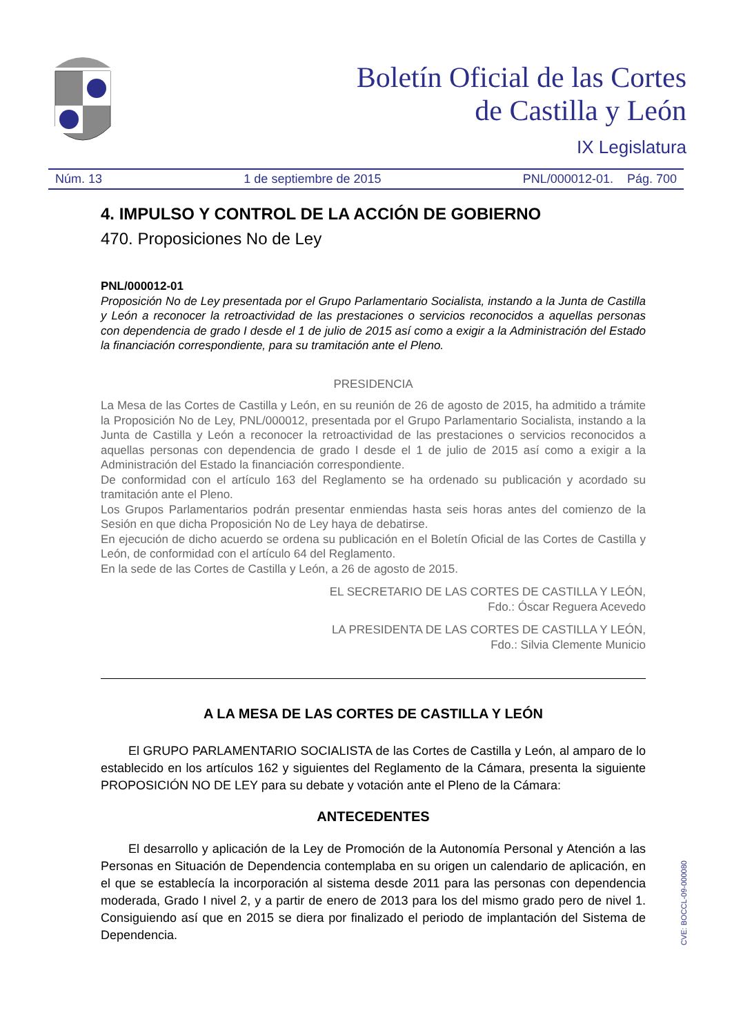Boletín Oficial de las Cortes
de Castilla y León
IX Legislatura
Núm. 13 1 de septiembre de 2015 PNL/000012-01. Pág. 700
4. IMPULSO Y CONTROL DE LA ACCIÓN DE GOBIERNO
470. Proposiciones No de Ley
PNL/000012-01
Proposición No de Ley presentada por el Grupo Parlamentario Socialista, instando a la Junta de Castilla y León a reconocer la retroactividad de las prestaciones o servicios reconocidos a aquellas personas con dependencia de grado I desde el 1 de julio de 2015 así como a exigir a la Administración del Estado la financiación correspondiente, para su tramitación ante el Pleno.
PRESIDENCIA
La Mesa de las Cortes de Castilla y León, en su reunión de 26 de agosto de 2015, ha admitido a trámite la Proposición No de Ley, PNL/000012, presentada por el Grupo Parlamentario Socialista, instando a la Junta de Castilla y León a reconocer la retroactividad de las prestaciones o servicios reconocidos a aquellas personas con dependencia de grado I desde el 1 de julio de 2015 así como a exigir a la Administración del Estado la financiación correspondiente.
De conformidad con el artículo 163 del Reglamento se ha ordenado su publicación y acordado su tramitación ante el Pleno.
Los Grupos Parlamentarios podrán presentar enmiendas hasta seis horas antes del comienzo de la Sesión en que dicha Proposición No de Ley haya de debatirse.
En ejecución de dicho acuerdo se ordena su publicación en el Boletín Oficial de las Cortes de Castilla y León, de conformidad con el artículo 64 del Reglamento.
En la sede de las Cortes de Castilla y León, a 26 de agosto de 2015.
EL SECRETARIO DE LAS CORTES DE CASTILLA Y LEÓN,
Fdo.: Óscar Reguera Acevedo
LA PRESIDENTA DE LAS CORTES DE CASTILLA Y LEÓN,
Fdo.: Silvia Clemente Municio
A LA MESA DE LAS CORTES DE CASTILLA Y LEÓN
El GRUPO PARLAMENTARIO SOCIALISTA de las Cortes de Castilla y León, al amparo de lo establecido en los artículos 162 y siguientes del Reglamento de la Cámara, presenta la siguiente PROPOSICIÓN NO DE LEY para su debate y votación ante el Pleno de la Cámara:
ANTECEDENTES
El desarrollo y aplicación de la Ley de Promoción de la Autonomía Personal y Atención a las Personas en Situación de Dependencia contemplaba en su origen un calendario de aplicación, en el que se establecía la incorporación al sistema desde 2011 para las personas con dependencia moderada, Grado I nivel 2, y a partir de enero de 2013 para los del mismo grado pero de nivel 1. Consiguiendo así que en 2015 se diera por finalizado el periodo de implantación del Sistema de Dependencia.
CVE: BOCCL-09-000080